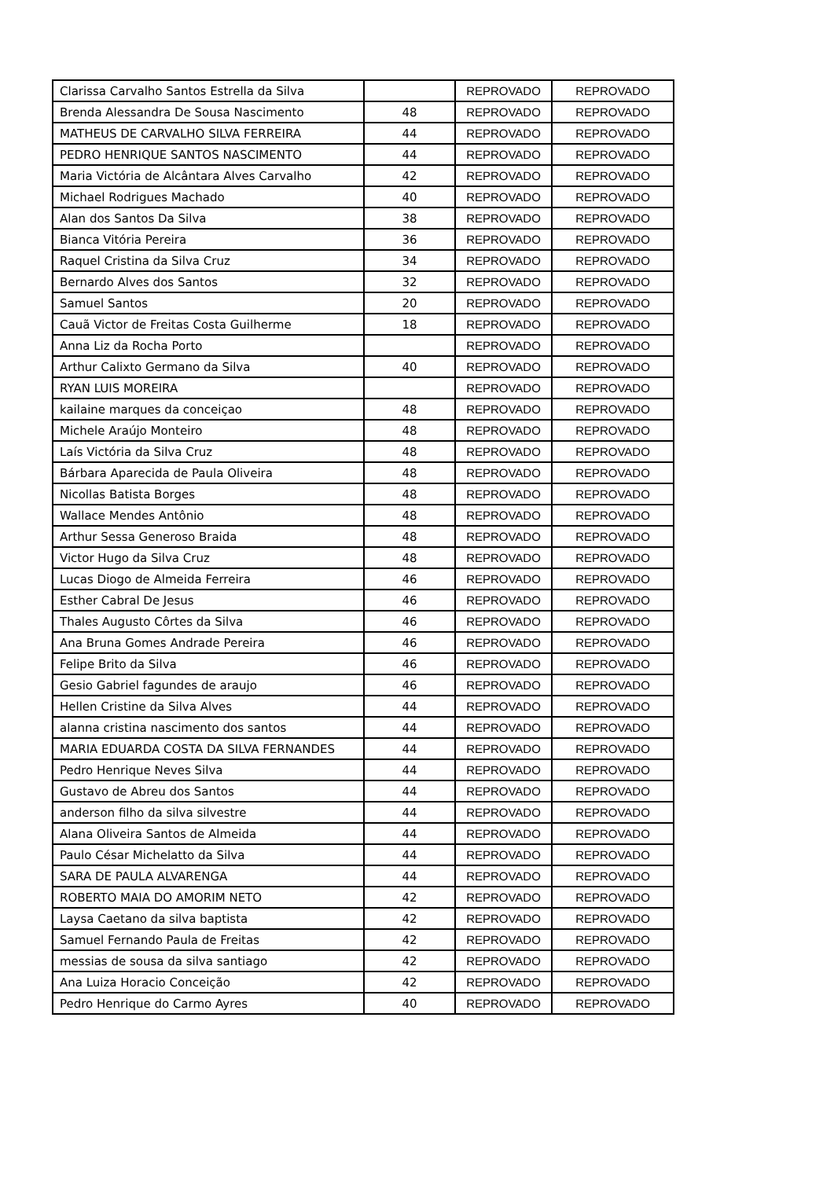| Clarissa Carvalho Santos Estrella da Silva | | REPROVADO | REPROVADO |
| Brenda Alessandra De Sousa Nascimento | 48 | REPROVADO | REPROVADO |
| MATHEUS DE CARVALHO SILVA FERREIRA | 44 | REPROVADO | REPROVADO |
| PEDRO HENRIQUE SANTOS NASCIMENTO | 44 | REPROVADO | REPROVADO |
| Maria Victória de Alcântara Alves Carvalho | 42 | REPROVADO | REPROVADO |
| Michael Rodrigues Machado | 40 | REPROVADO | REPROVADO |
| Alan dos Santos Da Silva | 38 | REPROVADO | REPROVADO |
| Bianca Vitória Pereira | 36 | REPROVADO | REPROVADO |
| Raquel Cristina da Silva Cruz | 34 | REPROVADO | REPROVADO |
| Bernardo Alves dos Santos | 32 | REPROVADO | REPROVADO |
| Samuel Santos | 20 | REPROVADO | REPROVADO |
| Cauã Victor de Freitas Costa Guilherme | 18 | REPROVADO | REPROVADO |
| Anna Liz da Rocha Porto | | REPROVADO | REPROVADO |
| Arthur Calixto Germano da Silva | 40 | REPROVADO | REPROVADO |
| RYAN LUIS MOREIRA | | REPROVADO | REPROVADO |
| kailaine marques da conceiçao | 48 | REPROVADO | REPROVADO |
| Michele Araújo Monteiro | 48 | REPROVADO | REPROVADO |
| Laís Victória da Silva Cruz | 48 | REPROVADO | REPROVADO |
| Bárbara Aparecida de Paula Oliveira | 48 | REPROVADO | REPROVADO |
| Nicollas Batista Borges | 48 | REPROVADO | REPROVADO |
| Wallace Mendes Antônio | 48 | REPROVADO | REPROVADO |
| Arthur Sessa Generoso Braida | 48 | REPROVADO | REPROVADO |
| Victor Hugo da Silva Cruz | 48 | REPROVADO | REPROVADO |
| Lucas Diogo de Almeida Ferreira | 46 | REPROVADO | REPROVADO |
| Esther Cabral De Jesus | 46 | REPROVADO | REPROVADO |
| Thales Augusto Côrtes da Silva | 46 | REPROVADO | REPROVADO |
| Ana Bruna Gomes Andrade Pereira | 46 | REPROVADO | REPROVADO |
| Felipe Brito da Silva | 46 | REPROVADO | REPROVADO |
| Gesio Gabriel fagundes de araujo | 46 | REPROVADO | REPROVADO |
| Hellen Cristine da Silva Alves | 44 | REPROVADO | REPROVADO |
| alanna cristina nascimento dos santos | 44 | REPROVADO | REPROVADO |
| MARIA EDUARDA COSTA DA SILVA FERNANDES | 44 | REPROVADO | REPROVADO |
| Pedro Henrique Neves Silva | 44 | REPROVADO | REPROVADO |
| Gustavo de Abreu dos Santos | 44 | REPROVADO | REPROVADO |
| anderson filho da silva silvestre | 44 | REPROVADO | REPROVADO |
| Alana Oliveira Santos de Almeida | 44 | REPROVADO | REPROVADO |
| Paulo César Michelatto da Silva | 44 | REPROVADO | REPROVADO |
| SARA DE PAULA ALVARENGA | 44 | REPROVADO | REPROVADO |
| ROBERTO MAIA DO AMORIM NETO | 42 | REPROVADO | REPROVADO |
| Laysa Caetano da silva baptista | 42 | REPROVADO | REPROVADO |
| Samuel Fernando Paula de Freitas | 42 | REPROVADO | REPROVADO |
| messias de sousa da silva santiago | 42 | REPROVADO | REPROVADO |
| Ana Luiza Horacio Conceição | 42 | REPROVADO | REPROVADO |
| Pedro Henrique do Carmo Ayres | 40 | REPROVADO | REPROVADO |